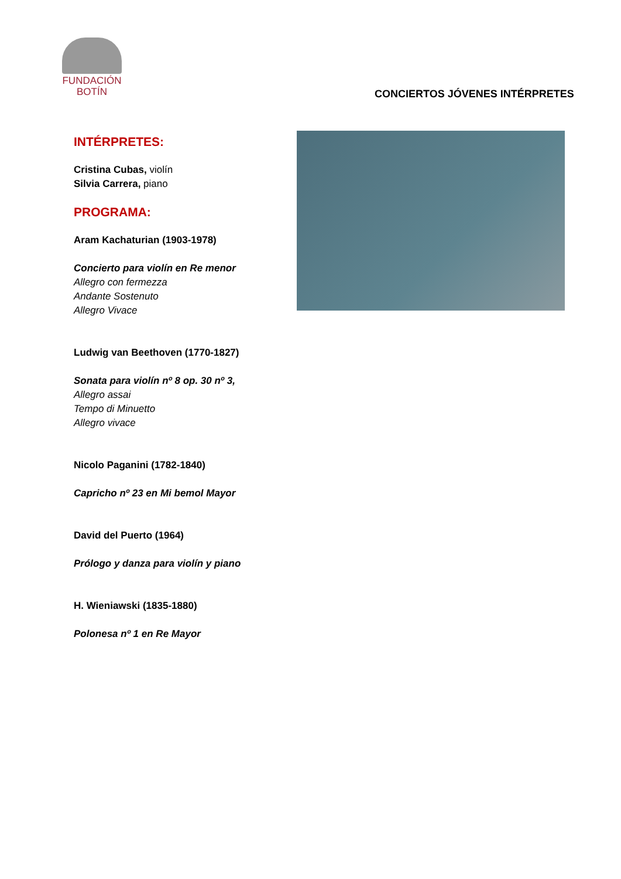FUNDACIÓN
BOTÍN
CONCIERTOS JÓVENES INTÉRPRETES
INTÉRPRETES:
Cristina Cubas, violín
Silvia Carrera, piano
PROGRAMA:
Aram Kachaturian (1903-1978)
Concierto para violín en Re menor
Allegro con fermezza
Andante Sostenuto
Allegro Vivace
Ludwig van Beethoven (1770-1827)
Sonata para violín nº 8 op. 30 nº 3,
Allegro assai
Tempo di Minuetto
Allegro vivace
Nicolo Paganini (1782-1840)
Capricho nº 23 en Mi bemol Mayor
David del Puerto (1964)
Prólogo y danza para violín y piano
H. Wieniawski (1835-1880)
Polonesa nº 1 en Re Mayor